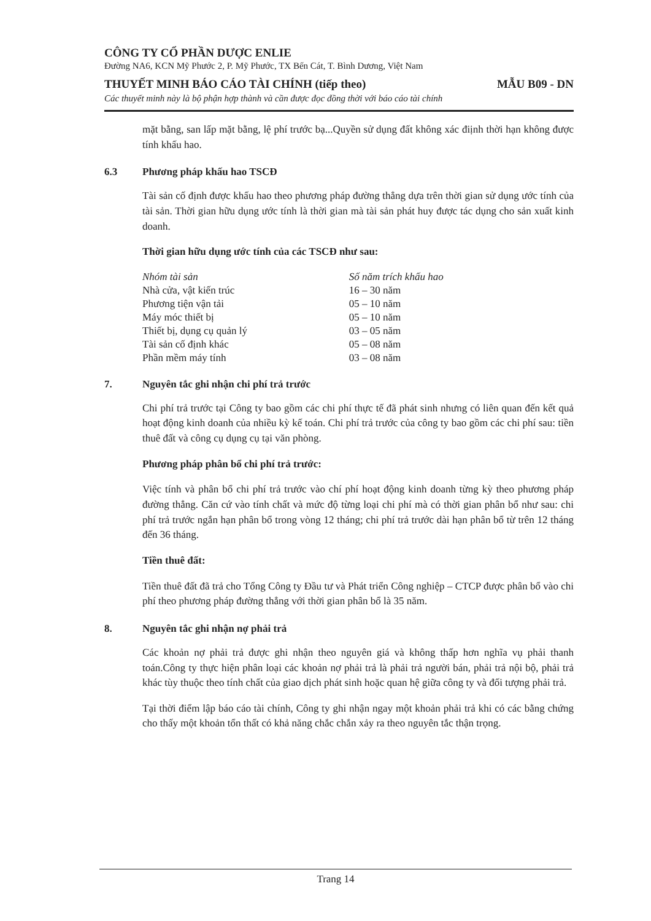CÔNG TY CỔ PHẦN DƯỢC ENLIE
Đường NA6, KCN Mỹ Phước 2, P. Mỹ Phước, TX Bến Cát, T. Bình Dương, Việt Nam
THUYẾT MINH BÁO CÁO TÀI CHÍNH (tiếp theo) MẪU B09 - DN
Các thuyết minh này là bộ phận hợp thành và cần được đọc đồng thời với báo cáo tài chính
mặt bằng, san lấp mặt bằng, lệ phí trước bạ...Quyền sử dụng đất không xác điịnh thời hạn không được tính khấu hao.
6.3 Phương pháp khấu hao TSCĐ
Tài sản cố định được khấu hao theo phương pháp đường thẳng dựa trên thời gian sử dụng ước tính của tài sản. Thời gian hữu dụng ước tính là thời gian mà tài sản phát huy được tác dụng cho sản xuất kinh doanh.
Thời gian hữu dụng ước tính của các TSCĐ như sau:
| Nhóm tài sản | Số năm trích khấu hao |
| --- | --- |
| Nhà cửa, vật kiến trúc | 16 – 30 năm |
| Phương tiện vận tải | 05 – 10 năm |
| Máy móc thiết bị | 05 – 10 năm |
| Thiết bị, dụng cụ quản lý | 03 – 05 năm |
| Tài sản cố định khác | 05 – 08 năm |
| Phần mềm máy tính | 03 – 08 năm |
7. Nguyên tắc ghi nhận chi phí trả trước
Chi phí trả trước tại Công ty bao gồm các chi phí thực tế đã phát sinh nhưng có liên quan đến kết quả hoạt động kinh doanh của nhiều kỳ kế toán. Chi phí trả trước của công ty bao gồm các chi phí sau: tiền thuê đất và công cụ dụng cụ tại văn phòng.
Phương pháp phân bổ chi phí trả trước:
Việc tính và phân bổ chi phí trả trước vào chí phí hoạt động kinh doanh từng kỳ theo phương pháp đường thẳng. Căn cứ vào tính chất và mức độ từng loại chi phí mà có thời gian phân bổ như sau: chi phí trả trước ngắn hạn phân bổ trong vòng 12 tháng; chi phí trả trước dài hạn phân bổ từ trên 12 tháng đến 36 tháng.
Tiền thuê đất:
Tiền thuê đất đã trả cho Tổng Công ty Đầu tư và Phát triển Công nghiệp – CTCP được phân bổ vào chi phí theo phương pháp đường thẳng với thời gian phân bổ là 35 năm.
8. Nguyên tắc ghi nhận nợ phải trả
Các khoản nợ phải trả được ghi nhận theo nguyên giá và không thấp hơn nghĩa vụ phải thanh toán.Công ty thực hiện phân loại các khoản nợ phải trả là phải trả người bán, phải trả nội bộ, phải trả khác tùy thuộc theo tính chất của giao dịch phát sinh hoặc quan hệ giữa công ty và đối tượng phải trả.
Tại thời điểm lập báo cáo tài chính, Công ty ghi nhận ngay một khoản phải trả khi có các bằng chứng cho thấy một khoản tổn thất có khả năng chắc chắn xảy ra theo nguyên tắc thận trọng.
Trang 14